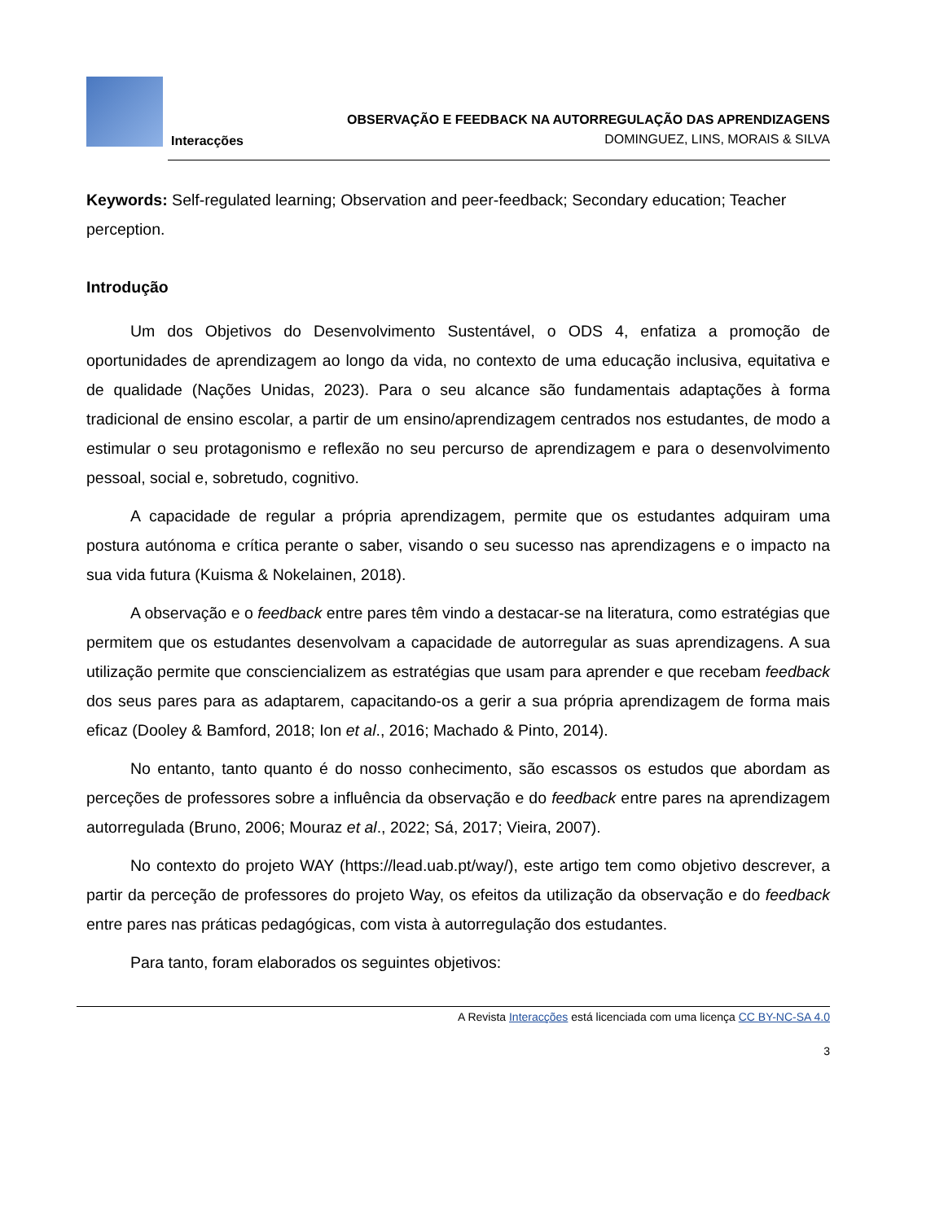Interacções
OBSERVAÇÃO E FEEDBACK NA AUTORREGULAÇÃO DAS APRENDIZAGENS
DOMINGUEZ, LINS, MORAIS & SILVA
Keywords: Self-regulated learning; Observation and peer-feedback; Secondary education; Teacher perception.
Introdução
Um dos Objetivos do Desenvolvimento Sustentável, o ODS 4, enfatiza a promoção de oportunidades de aprendizagem ao longo da vida, no contexto de uma educação inclusiva, equitativa e de qualidade (Nações Unidas, 2023). Para o seu alcance são fundamentais adaptações à forma tradicional de ensino escolar, a partir de um ensino/aprendizagem centrados nos estudantes, de modo a estimular o seu protagonismo e reflexão no seu percurso de aprendizagem e para o desenvolvimento pessoal, social e, sobretudo, cognitivo.
A capacidade de regular a própria aprendizagem, permite que os estudantes adquiram uma postura autónoma e crítica perante o saber, visando o seu sucesso nas aprendizagens e o impacto na sua vida futura (Kuisma & Nokelainen, 2018).
A observação e o feedback entre pares têm vindo a destacar-se na literatura, como estratégias que permitem que os estudantes desenvolvam a capacidade de autorregular as suas aprendizagens. A sua utilização permite que consciencializem as estratégias que usam para aprender e que recebam feedback dos seus pares para as adaptarem, capacitando-os a gerir a sua própria aprendizagem de forma mais eficaz (Dooley & Bamford, 2018; Ion et al., 2016; Machado & Pinto, 2014).
No entanto, tanto quanto é do nosso conhecimento, são escassos os estudos que abordam as perceções de professores sobre a influência da observação e do feedback entre pares na aprendizagem autorregulada (Bruno, 2006; Mouraz et al., 2022; Sá, 2017; Vieira, 2007).
No contexto do projeto WAY (https://lead.uab.pt/way/), este artigo tem como objetivo descrever, a partir da perceção de professores do projeto Way, os efeitos da utilização da observação e do feedback entre pares nas práticas pedagógicas, com vista à autorregulação dos estudantes.
Para tanto, foram elaborados os seguintes objetivos:
A Revista Interacções está licenciada com uma licença CC BY-NC-SA 4.0
3